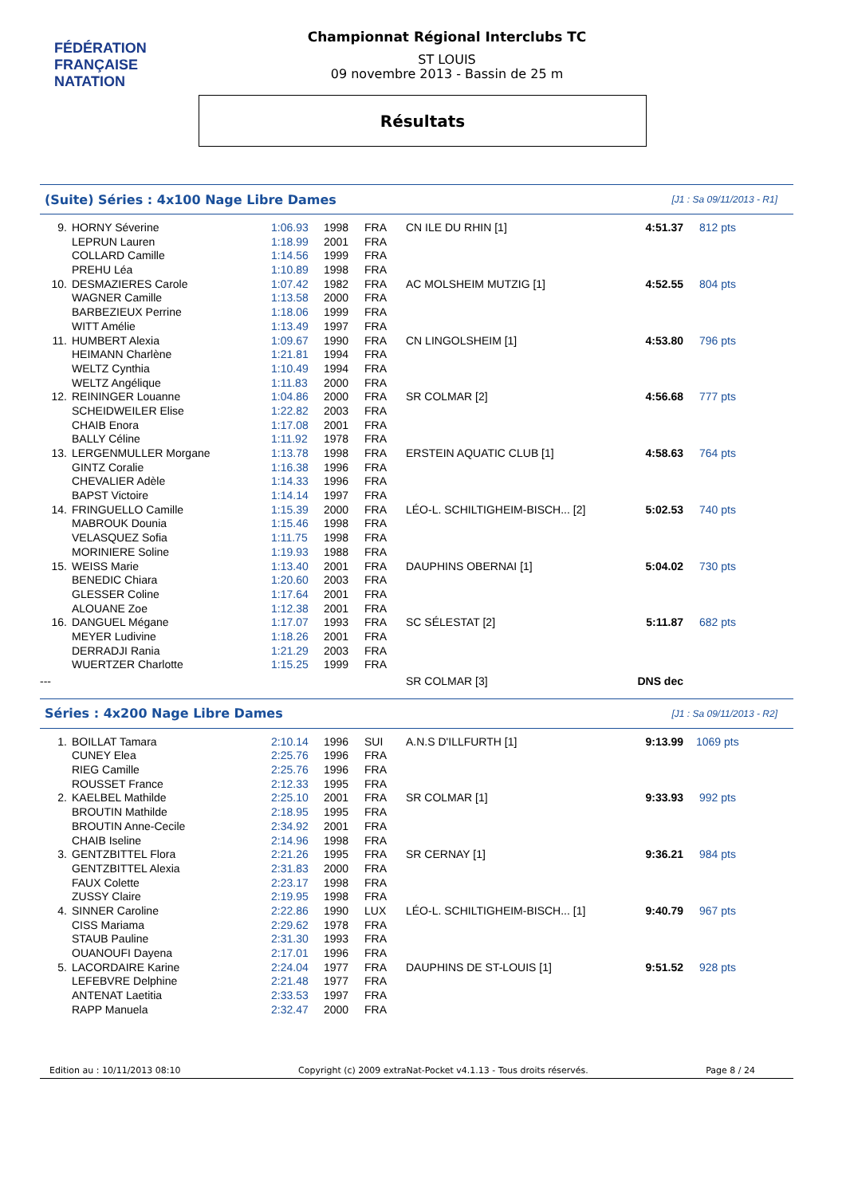FÉDÉRATION FRANÇAISE
NATATION
Championnat Régional Interclubs TC
ST LOUIS
09 novembre 2013 - Bassin de 25 m
Résultats
(Suite) Séries : 4x100 Nage Libre Dames [J1 : Sa 09/11/2013 - R1]
| 9. | HORNY Séverine | 1:06.93 | 1998 | FRA | CN ILE DU RHIN [1] | 4:51.37 | 812 pts |
| | LEPRUN Lauren | 1:18.99 | 2001 | FRA | | | |
| | COLLARD Camille | 1:14.56 | 1999 | FRA | | | |
| | PREHU Léa | 1:10.89 | 1998 | FRA | | | |
| 10. | DESMAZIERES Carole | 1:07.42 | 1982 | FRA | AC MOLSHEIM MUTZIG [1] | 4:52.55 | 804 pts |
| | WAGNER Camille | 1:13.58 | 2000 | FRA | | | |
| | BARBEZIEUX Perrine | 1:18.06 | 1999 | FRA | | | |
| | WITT Amélie | 1:13.49 | 1997 | FRA | | | |
| 11. | HUMBERT Alexia | 1:09.67 | 1990 | FRA | CN LINGOLSHEIM [1] | 4:53.80 | 796 pts |
| | HEIMANN Charlène | 1:21.81 | 1994 | FRA | | | |
| | WELTZ Cynthia | 1:10.49 | 1994 | FRA | | | |
| | WELTZ Angélique | 1:11.83 | 2000 | FRA | | | |
| 12. | REININGER Louanne | 1:04.86 | 2000 | FRA | SR COLMAR [2] | 4:56.68 | 777 pts |
| | SCHEIDWEILER Elise | 1:22.82 | 2003 | FRA | | | |
| | CHAIB Enora | 1:17.08 | 2001 | FRA | | | |
| | BALLY Céline | 1:11.92 | 1978 | FRA | | | |
| 13. | LERGENMULLER Morgane | 1:13.78 | 1998 | FRA | ERSTEIN AQUATIC CLUB [1] | 4:58.63 | 764 pts |
| | GINTZ Coralie | 1:16.38 | 1996 | FRA | | | |
| | CHEVALIER Adèle | 1:14.33 | 1996 | FRA | | | |
| | BAPST Victoire | 1:14.14 | 1997 | FRA | | | |
| 14. | FRINGUELLO Camille | 1:15.39 | 2000 | FRA | LÉO-L. SCHILTIGHEIM-BISCH... [2] | 5:02.53 | 740 pts |
| | MABROUK Dounia | 1:15.46 | 1998 | FRA | | | |
| | VELASQUEZ Sofia | 1:11.75 | 1998 | FRA | | | |
| | MORINIERE Soline | 1:19.93 | 1988 | FRA | | | |
| 15. | WEISS Marie | 1:13.40 | 2001 | FRA | DAUPHINS OBERNAI [1] | 5:04.02 | 730 pts |
| | BENEDIC Chiara | 1:20.60 | 2003 | FRA | | | |
| | GLESSER Coline | 1:17.64 | 2001 | FRA | | | |
| | ALOUANE Zoe | 1:12.38 | 2001 | FRA | | | |
| 16. | DANGUEL Mégane | 1:17.07 | 1993 | FRA | SC SÉLESTAT [2] | 5:11.87 | 682 pts |
| | MEYER Ludivine | 1:18.26 | 2001 | FRA | | | |
| | DERRADJI Rania | 1:21.29 | 2003 | FRA | | | |
| | WUERTZER Charlotte | 1:15.25 | 1999 | FRA | | | |
| --- | | | | | SR COLMAR [3] | DNS dec | |
Séries : 4x200 Nage Libre Dames [J1 : Sa 09/11/2013 - R2]
| 1. | BOILLAT Tamara | 2:10.14 | 1996 | SUI | A.N.S D'ILLFURTH [1] | 9:13.99 | 1069 pts |
| | CUNEY Elea | 2:25.76 | 1996 | FRA | | | |
| | RIEG Camille | 2:25.76 | 1996 | FRA | | | |
| | ROUSSET France | 2:12.33 | 1995 | FRA | | | |
| 2. | KAELBEL Mathilde | 2:25.10 | 2001 | FRA | SR COLMAR [1] | 9:33.93 | 992 pts |
| | BROUTIN Mathilde | 2:18.95 | 1995 | FRA | | | |
| | BROUTIN Anne-Cecile | 2:34.92 | 2001 | FRA | | | |
| | CHAIB Iseline | 2:14.96 | 1998 | FRA | | | |
| 3. | GENTZBITTEL Flora | 2:21.26 | 1995 | FRA | SR CERNAY [1] | 9:36.21 | 984 pts |
| | GENTZBITTEL Alexia | 2:31.83 | 2000 | FRA | | | |
| | FAUX Colette | 2:23.17 | 1998 | FRA | | | |
| | ZUSSY Claire | 2:19.95 | 1998 | FRA | | | |
| 4. | SINNER Caroline | 2:22.86 | 1990 | LUX | LÉO-L. SCHILTIGHEIM-BISCH... [1] | 9:40.79 | 967 pts |
| | CISS Mariama | 2:29.62 | 1978 | FRA | | | |
| | STAUB Pauline | 2:31.30 | 1993 | FRA | | | |
| | OUANOUFI Dayena | 2:17.01 | 1996 | FRA | | | |
| 5. | LACORDAIRE Karine | 2:24.04 | 1977 | FRA | DAUPHINS DE ST-LOUIS [1] | 9:51.52 | 928 pts |
| | LEFEBVRE Delphine | 2:21.48 | 1977 | FRA | | | |
| | ANTENAT Laetitia | 2:33.53 | 1997 | FRA | | | |
| | RAPP Manuela | 2:32.47 | 2000 | FRA | | | |
Edition au : 10/11/2013 08:10 Copyright (c) 2009 extraNat-Pocket v4.1.13 - Tous droits réservés. Page 8 / 24